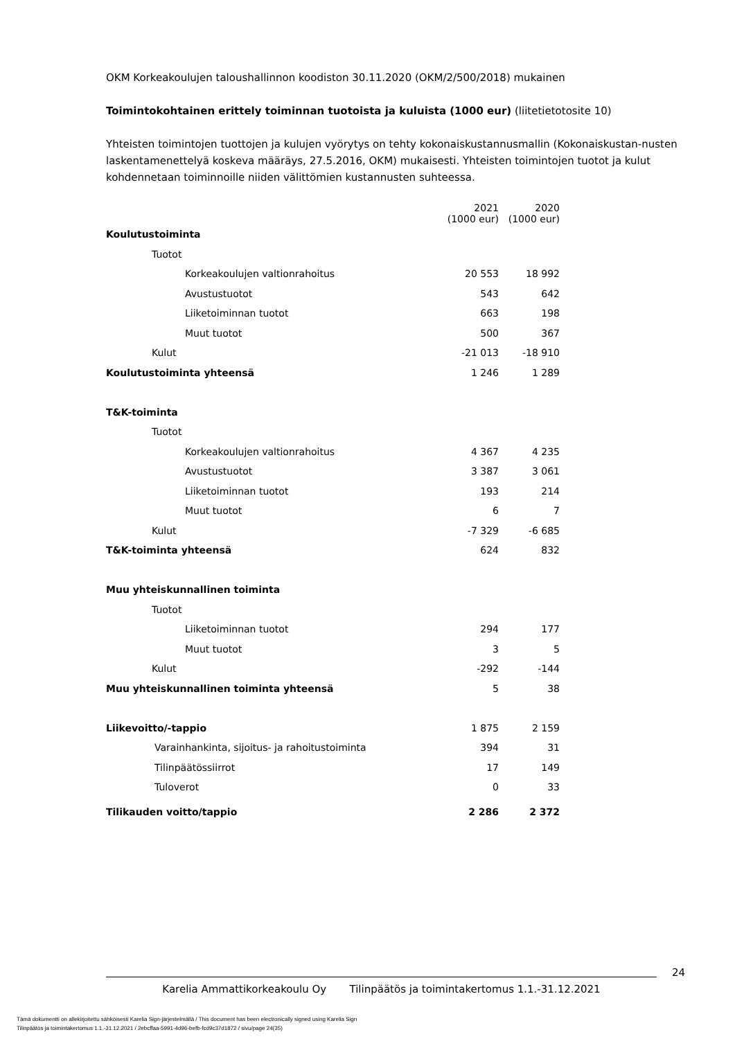OKM Korkeakoulujen taloushallinnon koodiston 30.11.2020 (OKM/2/500/2018) mukainen
Toimintokohtainen erittely toiminnan tuotoista ja kuluista (1000 eur) (liitetietotosite 10)
Yhteisten toimintojen tuottojen ja kulujen vyörytys on tehty kokonaiskustannusmallin (Kokonaiskustan-nusten laskentamenettelyä koskeva määräys, 27.5.2016, OKM) mukaisesti. Yhteisten toimintojen tuotot ja kulut kohdennetaan toiminnoille niiden välittömien kustannusten suhteessa.
| | 2021 (1000 eur) | 2020 (1000 eur) |
| Koulutustoiminta | | |
| Tuotot | | |
| Korkeakoulujen valtionrahoitus | 20 553 | 18 992 |
| Avustustuotot | 543 | 642 |
| Liiketoiminnan tuotot | 663 | 198 |
| Muut tuotot | 500 | 367 |
| Kulut | -21 013 | -18 910 |
| Koulutustoiminta yhteensä | 1 246 | 1 289 |
| T&K-toiminta | | |
| Tuotot | | |
| Korkeakoulujen valtionrahoitus | 4 367 | 4 235 |
| Avustustuotot | 3 387 | 3 061 |
| Liiketoiminnan tuotot | 193 | 214 |
| Muut tuotot | 6 | 7 |
| Kulut | -7 329 | -6 685 |
| T&K-toiminta yhteensä | 624 | 832 |
| Muu yhteiskunnallinen toiminta | | |
| Tuotot | | |
| Liiketoiminnan tuotot | 294 | 177 |
| Muut tuotot | 3 | 5 |
| Kulut | -292 | -144 |
| Muu yhteiskunnallinen toiminta yhteensä | 5 | 38 |
| Liikevoitto/-tappio | 1 875 | 2 159 |
| Varainhankinta, sijoitus- ja rahoitustoiminta | 394 | 31 |
| Tilinpäätössiirrot | 17 | 149 |
| Tuloverot | 0 | 33 |
| Tilikauden voitto/tappio | 2 286 | 2 372 |
24
Karelia Ammattikorkeakoulu Oy Tilinpäätös ja toimintakertomus 1.1.-31.12.2021
Tämä dokumentti on allekirjoitettu sähköisesti Karelia Sign-järjestelmällä / This document has been electronically signed using Karelia Sign
Tilinpäätös ja toimintakertomus 1.1.-31.12.2021 / 2ebcffaa-5991-4d96-befb-fcd9c37d1872 / sivu/page 24(35)